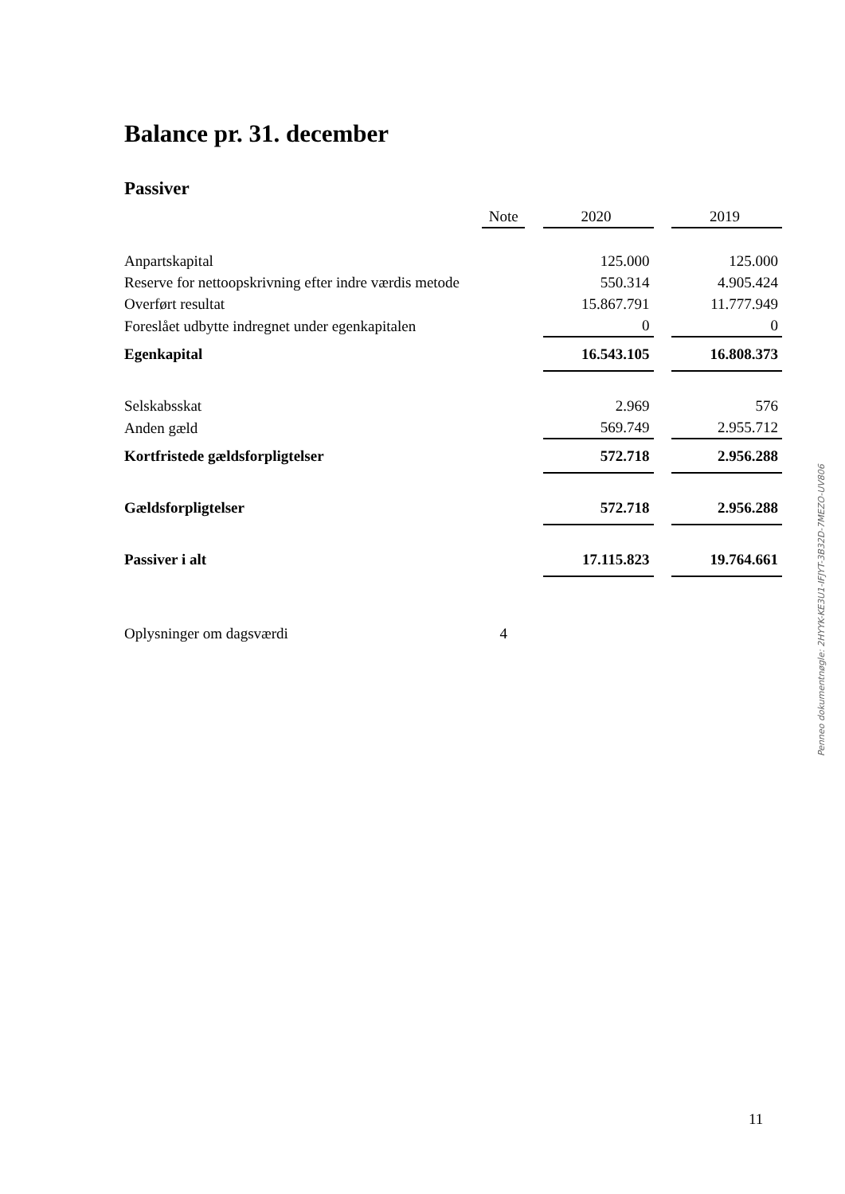Balance pr. 31. december
Passiver
| | Note | | 2020 | | 2019 |
| --- | --- | --- | --- | --- | --- |
| Anpartskapital | | | 125.000 | | 125.000 |
| Reserve for nettoopskrivning efter indre værdis metode | | | 550.314 | | 4.905.424 |
| Overført resultat | | | 15.867.791 | | 11.777.949 |
| Foreslået udbytte indregnet under egenkapitalen | | | 0 | | 0 |
| Egenkapital | | | 16.543.105 | | 16.808.373 |
| Selskabsskat | | | 2.969 | | 576 |
| Anden gæld | | | 569.749 | | 2.955.712 |
| Kortfristede gældsforpligtelser | | | 572.718 | | 2.956.288 |
| Gældsforpligtelser | | | 572.718 | | 2.956.288 |
| Passiver i alt | | | 17.115.823 | | 19.764.661 |
| Oplysninger om dagsværdi | 4 | | | | |
Penneo dokumentnøgle: 2HYYK-KE3U1-IFJYT-3B32D-7MEZO-UV806
11